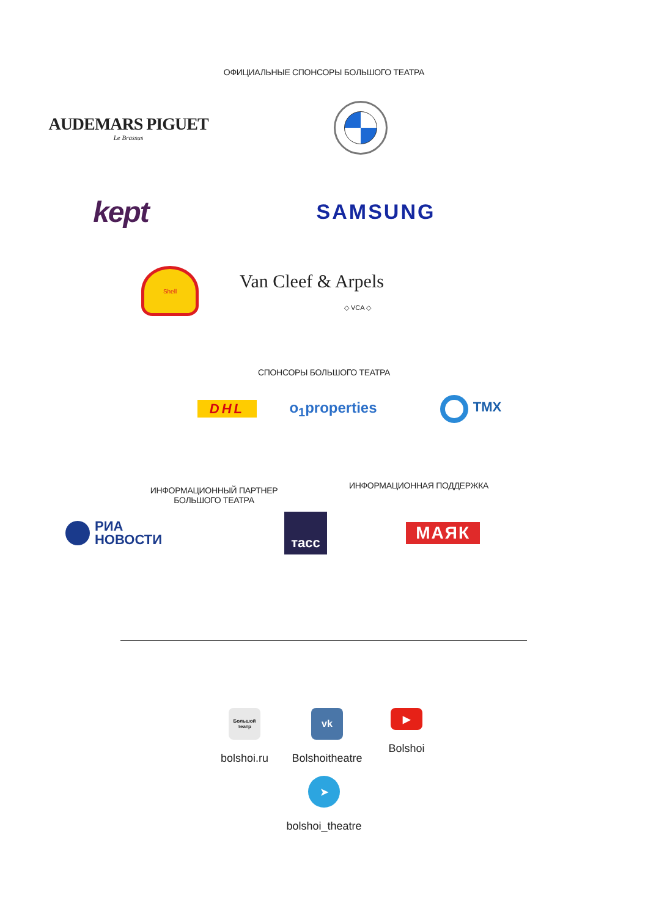ОФИЦИАЛЬНЫЕ СПОНСОРЫ БОЛЬШОГО ТЕАТРА
AUDEMARS PIGUET
Le Brassus
kept
SAMSUNG
Shell
Van Cleef & Arpels
◇ VCA ◇
СПОНСОРЫ БОЛЬШОГО ТЕАТРА
DHL o<sub>1</sub>properties ТМХ
ИНФОРМАЦИОННЫЙ ПАРТНЕР
БОЛЬШОГО ТЕАТРА
ИНФОРМАЦИОННАЯ ПОДДЕРЖКА
РИА
НОВОСТИ
тасс
МАЯК
Большой
театр
bolshoi.ru
vk
Bolshoitheatre
▶
Bolshoi
➤
bolshoi_theatre